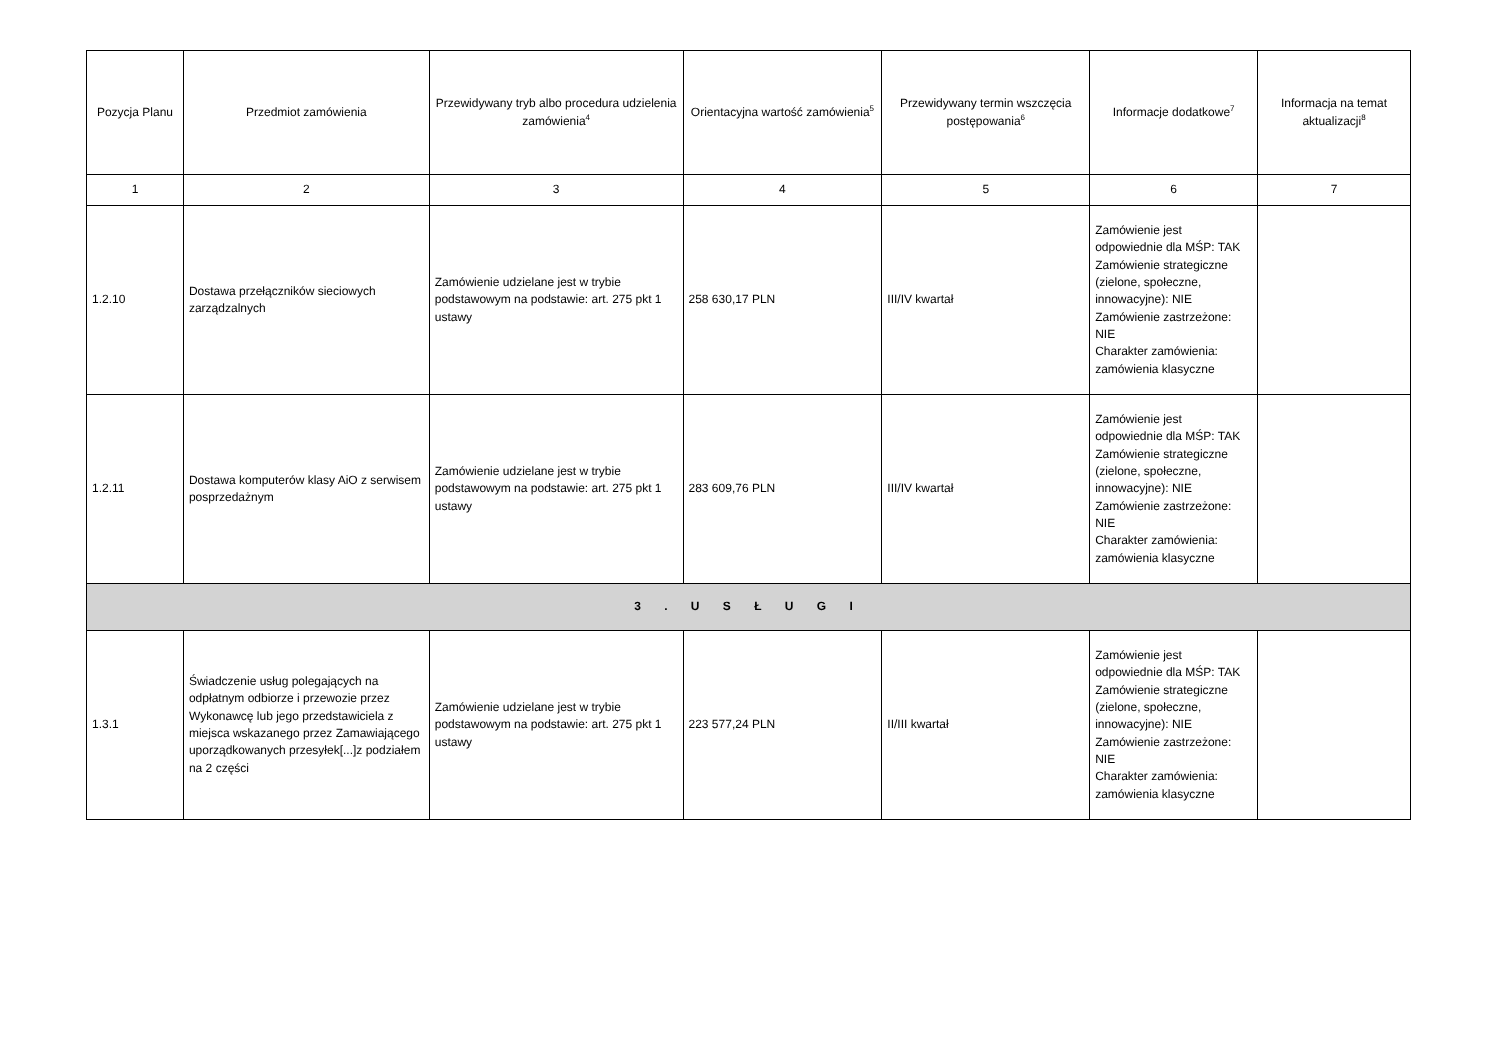| Pozycja Planu | Przedmiot zamówienia | Przewidywany tryb albo procedura udzielenia zamówienia<sup>4</sup> | Orientacyjna wartość zamówienia<sup>5</sup> | Przewidywany termin wszczęcia postępowania<sup>6</sup> | Informacje dodatkowe<sup>7</sup> | Informacja na temat aktualizacji<sup>8</sup> |
| --- | --- | --- | --- | --- | --- | --- |
| 1 | 2 | 3 | 4 | 5 | 6 | 7 |
| 1.2.10 | Dostawa przełączników sieciowych zarządzalnych | Zamówienie udzielane jest w trybie podstawowym na podstawie: art. 275 pkt 1 ustawy | 258 630,17 PLN | III/IV kwartał | Zamówienie jest odpowiednie dla MŚP: TAK Zamówienie strategiczne (zielone, społeczne, innowacyjne): NIE Zamówienie zastrzeżone: NIE Charakter zamówienia: zamówienia klasyczne | |
| 1.2.11 | Dostawa komputerów klasy AiO z serwisem posprzedażnym | Zamówienie udzielane jest w trybie podstawowym na podstawie: art. 275 pkt 1 ustawy | 283 609,76 PLN | III/IV kwartał | Zamówienie jest odpowiednie dla MŚP: TAK Zamówienie strategiczne (zielone, społeczne, innowacyjne): NIE Zamówienie zastrzeżone: NIE Charakter zamówienia: zamówienia klasyczne | |
| 3 . U S Ł U G I | | | | | | |
| 1.3.1 | Świadczenie usług polegających na odpłatnym odbiorze i przewozie przez Wykonawcę lub jego przedstawiciela z miejsca wskazanego przez Zamawiającego uporządkowanych przesyłek[...]z podziałem na 2 części | Zamówienie udzielane jest w trybie podstawowym na podstawie: art. 275 pkt 1 ustawy | 223 577,24 PLN | II/III kwartał | Zamówienie jest odpowiednie dla MŚP: TAK Zamówienie strategiczne (zielone, społeczne, innowacyjne): NIE Zamówienie zastrzeżone: NIE Charakter zamówienia: zamówienia klasyczne | |